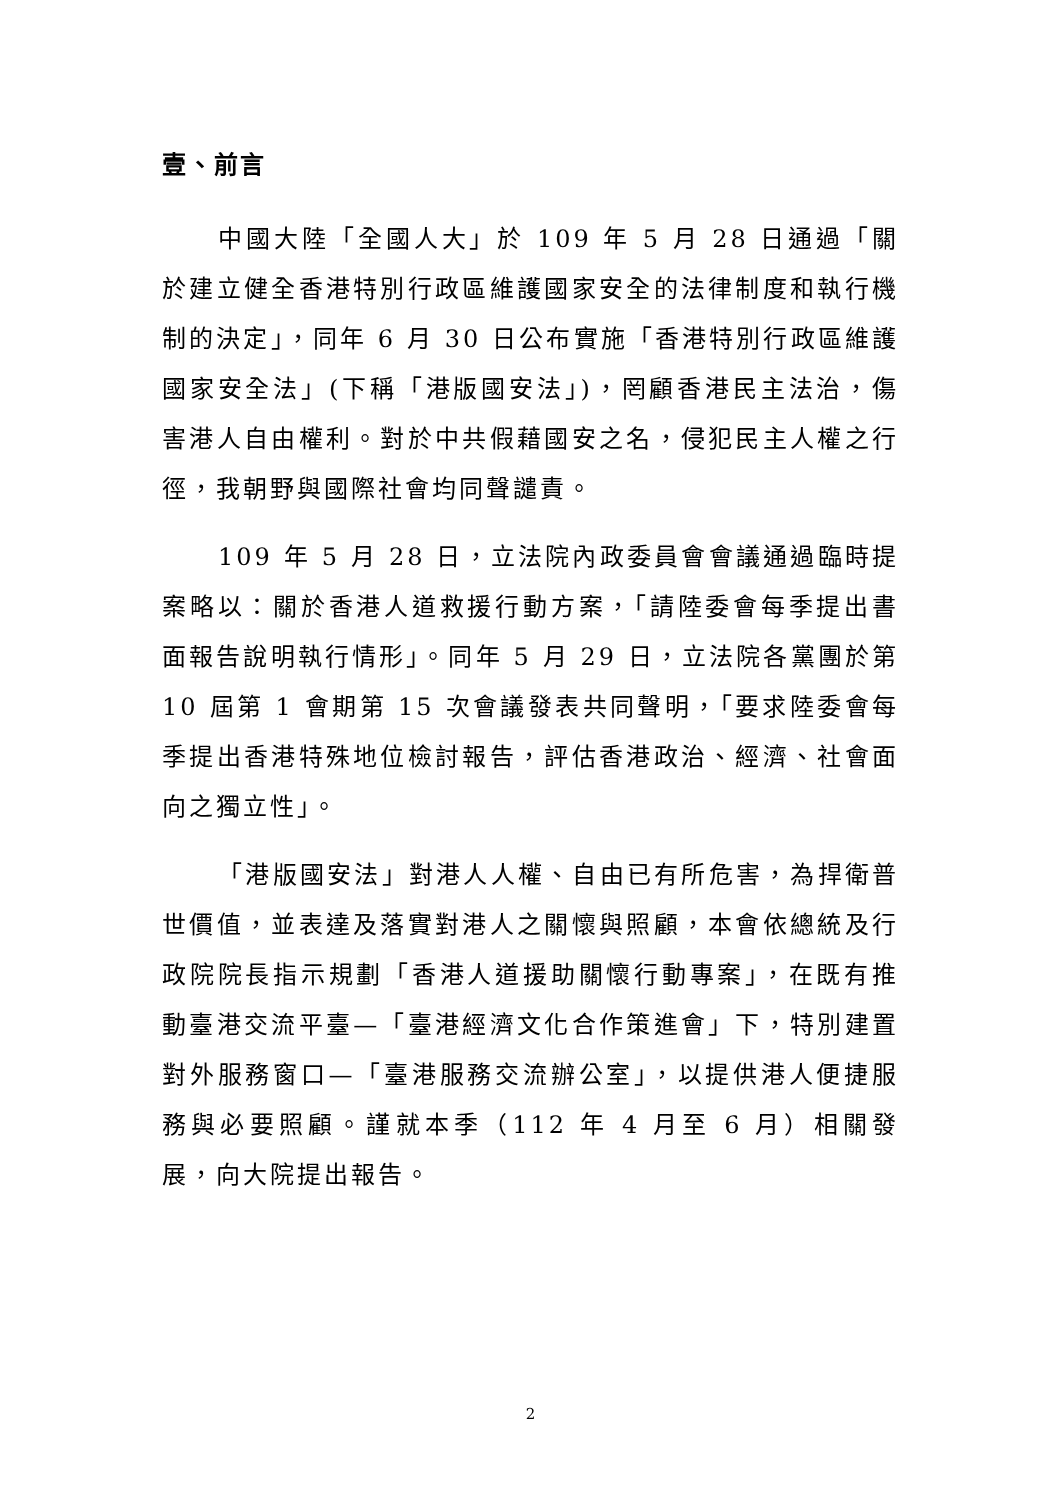壹、前言
中國大陸「全國人大」於 109 年 5 月 28 日通過「關於建立健全香港特別行政區維護國家安全的法律制度和執行機制的決定」，同年 6 月 30 日公布實施「香港特別行政區維護國家安全法」(下稱「港版國安法」)，罔顧香港民主法治，傷害港人自由權利。對於中共假藉國安之名，侵犯民主人權之行徑，我朝野與國際社會均同聲譴責。
109 年 5 月 28 日，立法院內政委員會會議通過臨時提案略以：關於香港人道救援行動方案，「請陸委會每季提出書面報告說明執行情形」。同年 5 月 29 日，立法院各黨團於第 10 屆第 1 會期第 15 次會議發表共同聲明，「要求陸委會每季提出香港特殊地位檢討報告，評估香港政治、經濟、社會面向之獨立性」。
「港版國安法」對港人人權、自由已有所危害，為捍衛普世價值，並表達及落實對港人之關懷與照顧，本會依總統及行政院院長指示規劃「香港人道援助關懷行動專案」，在既有推動臺港交流平臺—「臺港經濟文化合作策進會」下，特別建置對外服務窗口—「臺港服務交流辦公室」，以提供港人便捷服務與必要照顧。謹就本季（112 年 4 月至 6 月）相關發展，向大院提出報告。
2